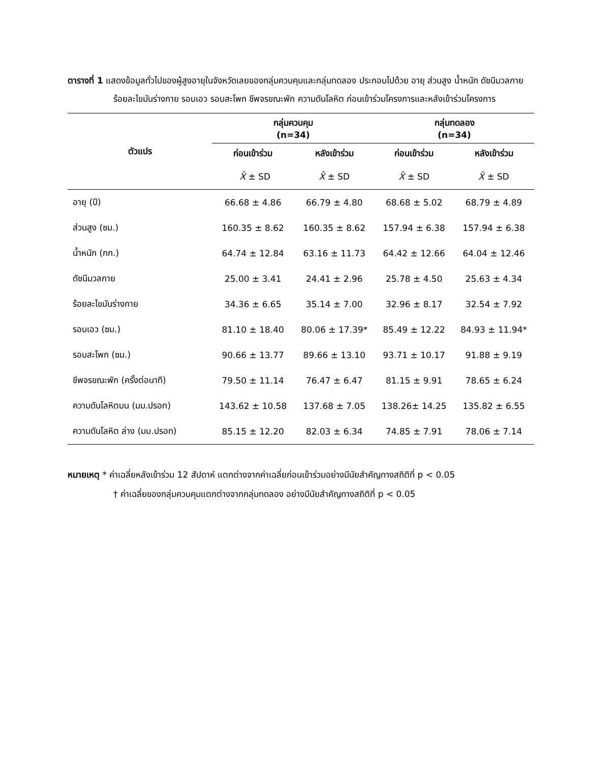ตารางที่ 1 แสดงข้อมูลทั่วไปของผู้สูงอายุในจังหวัดเลยของกลุ่มควบคุมและกลุ่มทดลอง ประกอบไปด้วย อายุ ส่วนสูง น้ำหนัก ดัชนีมวลกาย ร้อยละไขมันร่างกาย รอบเอว รอบสะโพก ชีพจรขณะพัก ความดันโลหิต ก่อนเข้าร่วมโครงการและหลังเข้าร่วมโครงการ
| ตัวแปร | กลุ่มควบคุม (n=34) | | กลุ่มทดลอง (n=34) | |
| --- | --- | --- | --- | --- |
| | ก่อนเข้าร่วม | หลังเข้าร่วม | ก่อนเข้าร่วม | หลังเข้าร่วม |
| | X̄ ± SD | X̄ ± SD | X̄ ± SD | X̄ ± SD |
| อายุ (ปี) | 66.68 ± 4.86 | 66.79 ± 4.80 | 68.68 ± 5.02 | 68.79 ± 4.89 |
| ส่วนสูง (ซม.) | 160.35 ± 8.62 | 160.35 ± 8.62 | 157.94 ± 6.38 | 157.94 ± 6.38 |
| น้ำหนัก (กก.) | 64.74 ± 12.84 | 63.16 ± 11.73 | 64.42 ± 12.66 | 64.04 ± 12.46 |
| ดัชนีมวลกาย | 25.00 ± 3.41 | 24.41 ± 2.96 | 25.78 ± 4.50 | 25.63 ± 4.34 |
| ร้อยละไขมันร่างกาย | 34.36 ± 6.65 | 35.14 ± 7.00 | 32.96 ± 8.17 | 32.54 ± 7.92 |
| รอบเอว (ซม.) | 81.10 ± 18.40 | 80.06 ± 17.39* | 85.49 ± 12.22 | 84.93 ± 11.94* |
| รอบสะโพก (ซม.) | 90.66 ± 13.77 | 89.66 ± 13.10 | 93.71 ± 10.17 | 91.88 ± 9.19 |
| ชีพจรขณะพัก (ครั้งต่อนาที) | 79.50 ± 11.14 | 76.47 ± 6.47 | 81.15 ± 9.91 | 78.65 ± 6.24 |
| ความดันโลหิตบน (มม.ปรอท) | 143.62 ± 10.58 | 137.68 ± 7.05 | 138.26± 14.25 | 135.82 ± 6.55 |
| ความดันโลหิต ล่าง (มม.ปรอท) | 85.15 ± 12.20 | 82.03 ± 6.34 | 74.85 ± 7.91 | 78.06 ± 7.14 |
หมายเหตุ * ค่าเฉลี่ยหลังเข้าร่วม 12 สัปดาห์ แตกต่างจากค่าเฉลี่ยก่อนเข้าร่วมอย่างมีนัยสำคัญทางสถิติที่ p < 0.05
† ค่าเฉลี่ยของกลุ่มควบคุมแตกต่างจากกลุ่มทดลอง อย่างมีนัยสำคัญทางสถิติที่ p < 0.05